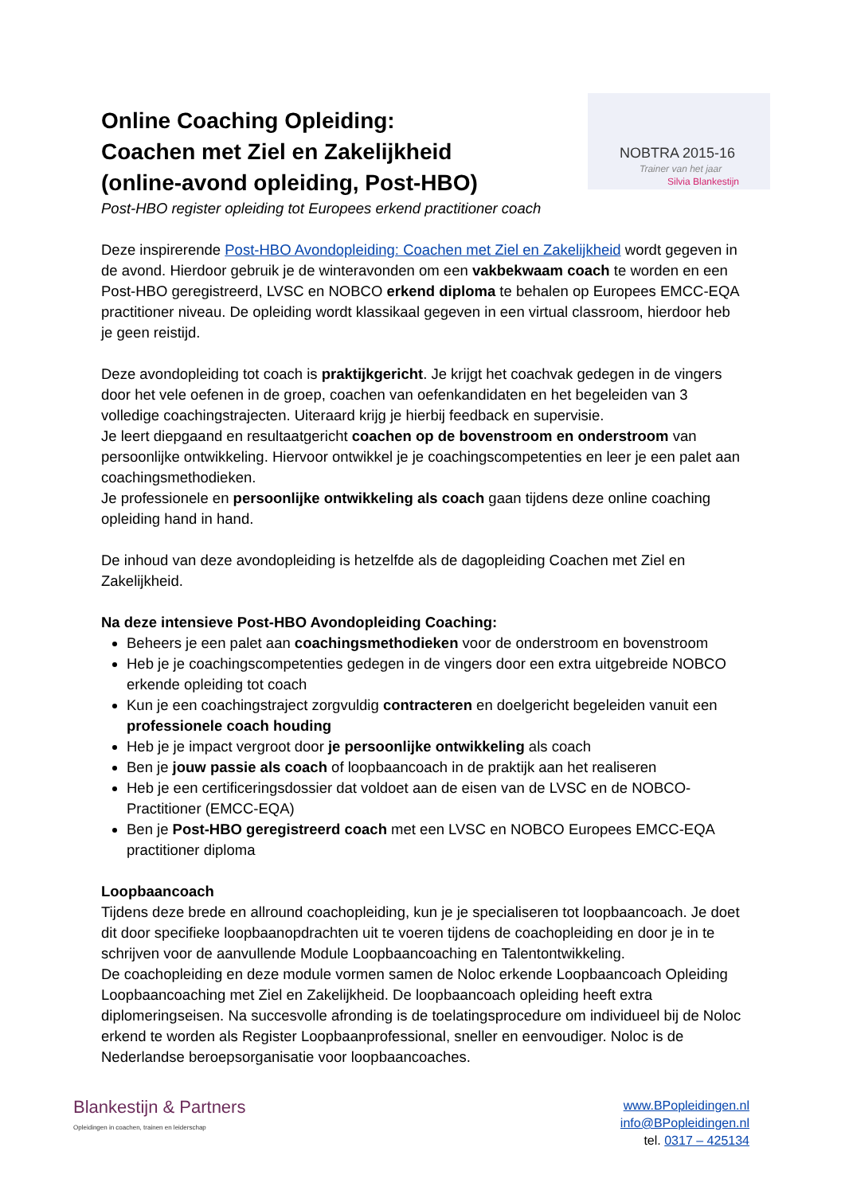NOBTRA 2015-16
Trainer van het jaar
Silvia Blankestijn
Online Coaching Opleiding:
Coachen met Ziel en Zakelijkheid
(online-avond opleiding, Post-HBO)
Post-HBO register opleiding tot Europees erkend practitioner coach
Deze inspirerende Post-HBO Avondopleiding: Coachen met Ziel en Zakelijkheid wordt gegeven in de avond. Hierdoor gebruik je de winteravonden om een vakbekwaam coach te worden en een Post-HBO geregistreerd, LVSC en NOBCO erkend diploma te behalen op Europees EMCC-EQA practitioner niveau. De opleiding wordt klassikaal gegeven in een virtual classroom, hierdoor heb je geen reistijd.
Deze avondopleiding tot coach is praktijkgericht. Je krijgt het coachvak gedegen in de vingers door het vele oefenen in de groep, coachen van oefenkandidaten en het begeleiden van 3 volledige coachingstrajecten. Uiteraard krijg je hierbij feedback en supervisie.
Je leert diepgaand en resultaatgericht coachen op de bovenstroom en onderstroom van persoonlijke ontwikkeling. Hiervoor ontwikkel je je coachingscompetenties en leer je een palet aan coachingsmethodieken.
Je professionele en persoonlijke ontwikkeling als coach gaan tijdens deze online coaching opleiding hand in hand.
De inhoud van deze avondopleiding is hetzelfde als de dagopleiding Coachen met Ziel en Zakelijkheid.
Na deze intensieve Post-HBO Avondopleiding Coaching:
Beheers je een palet aan coachingsmethodieken voor de onderstroom en bovenstroom
Heb je je coachingscompetenties gedegen in de vingers door een extra uitgebreide NOBCO erkende opleiding tot coach
Kun je een coachingstraject zorgvuldig contracteren en doelgericht begeleiden vanuit een professionele coach houding
Heb je je impact vergroot door je persoonlijke ontwikkeling als coach
Ben je jouw passie als coach of loopbaancoach in de praktijk aan het realiseren
Heb je een certificeringsdossier dat voldoet aan de eisen van de LVSC en de NOBCO-Practitioner (EMCC-EQA)
Ben je Post-HBO geregistreerd coach met een LVSC en NOBCO Europees EMCC-EQA practitioner diploma
Loopbaancoach
Tijdens deze brede en allround coachopleiding, kun je je specialiseren tot loopbaancoach. Je doet dit door specifieke loopbaanopdrachten uit te voeren tijdens de coachopleiding en door je in te schrijven voor de aanvullende Module Loopbaancoaching en Talentontwikkeling.
De coachopleiding en deze module vormen samen de Noloc erkende Loopbaancoach Opleiding Loopbaancoaching met Ziel en Zakelijkheid. De loopbaancoach opleiding heeft extra diplomeringseisen. Na succesvolle afronding is de toelatingsprocedure om individueel bij de Noloc erkend te worden als Register Loopbaanprofessional, sneller en eenvoudiger. Noloc is de Nederlandse beroepsorganisatie voor loopbaancoaches.
Blankestijn & Partners
Opleidingen in coachen, trainen en leiderschap
www.BPopleidingen.nl
info@BPopleidingen.nl
tel. 0317 – 425134